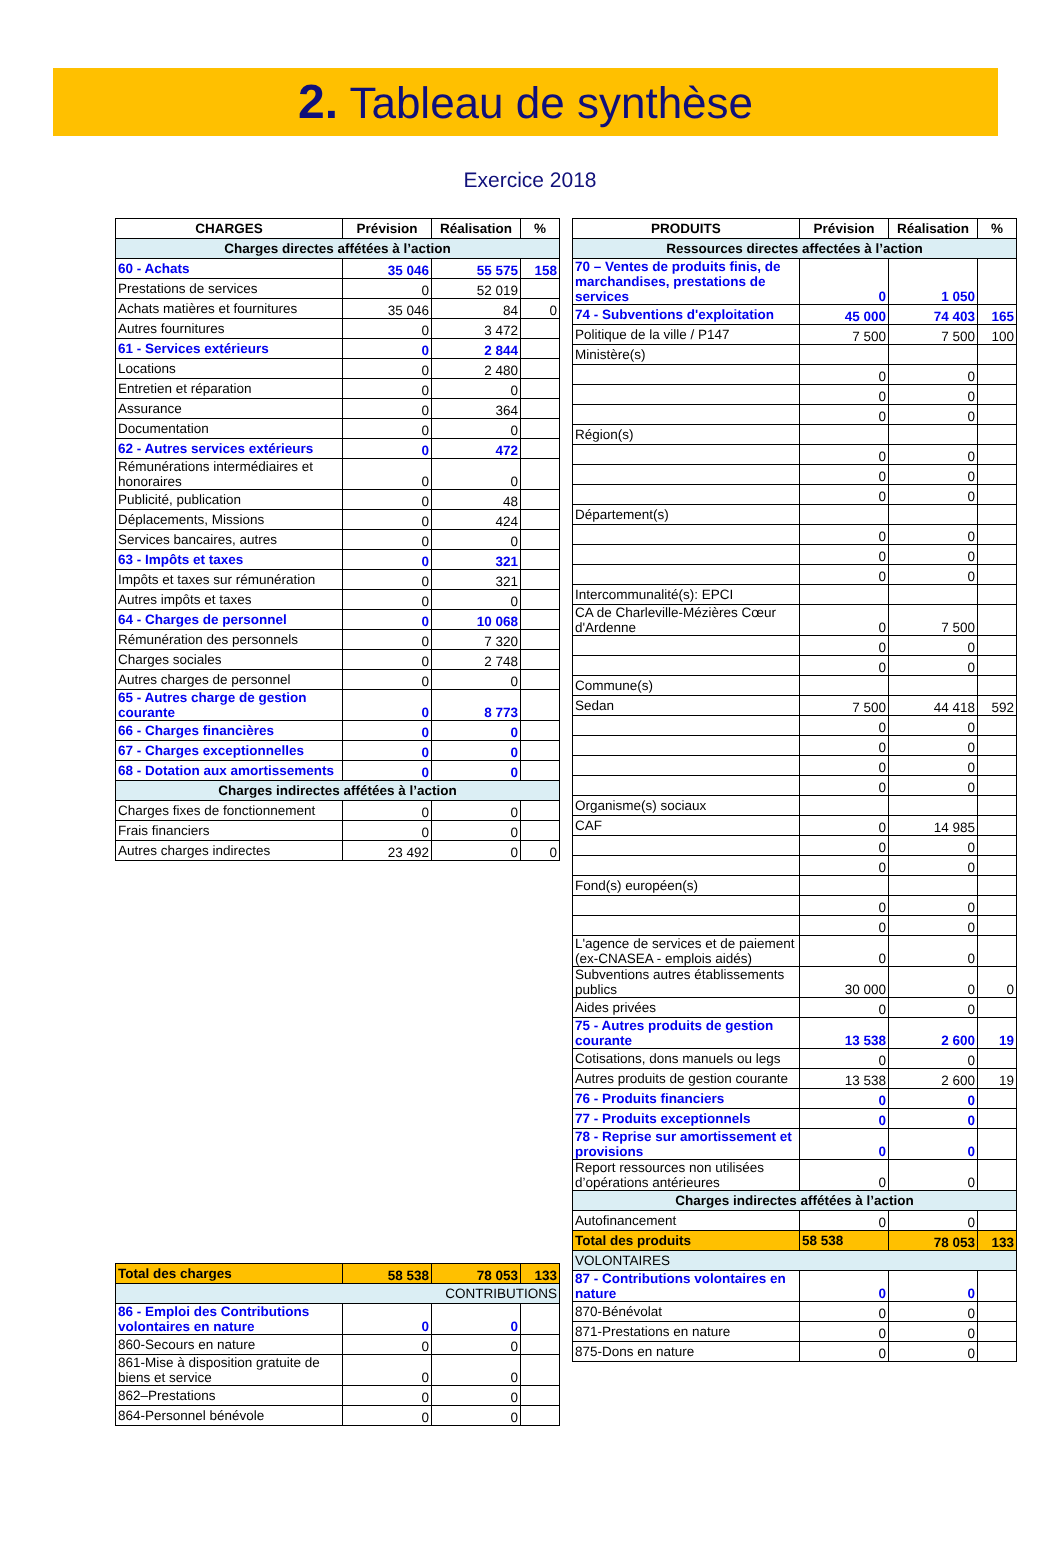2. Tableau de synthèse
Exercice 2018
| CHARGES | Prévision | Réalisation | % |
| --- | --- | --- | --- |
| Charges directes affétées à l’action | | | |
| 60 - Achats | 35 046 | 55 575 | 158 |
| Prestations de services | 0 | 52 019 | |
| Achats matières et fournitures | 35 046 | 84 | 0 |
| Autres fournitures | 0 | 3 472 | |
| 61 - Services extérieurs | 0 | 2 844 | |
| Locations | 0 | 2 480 | |
| Entretien et réparation | 0 | 0 | |
| Assurance | 0 | 364 | |
| Documentation | 0 | 0 | |
| 62 - Autres services extérieurs | 0 | 472 | |
| Rémunérations intermédiaires et honoraires | 0 | 0 | |
| Publicité, publication | 0 | 48 | |
| Déplacements, Missions | 0 | 424 | |
| Services bancaires, autres | 0 | 0 | |
| 63 - Impôts et taxes | 0 | 321 | |
| Impôts et taxes sur rémunération | 0 | 321 | |
| Autres impôts et taxes | 0 | 0 | |
| 64 - Charges de personnel | 0 | 10 068 | |
| Rémunération des personnels | 0 | 7 320 | |
| Charges sociales | 0 | 2 748 | |
| Autres charges de personnel | 0 | 0 | |
| 65 - Autres charge de gestion courante | 0 | 8 773 | |
| 66 - Charges financières | 0 | 0 | |
| 67 - Charges exceptionnelles | 0 | 0 | |
| 68 - Dotation aux amortissements | 0 | 0 | |
| Charges indirectes affétées à l’action | | | |
| Charges fixes de fonctionnement | 0 | 0 | |
| Frais financiers | 0 | 0 | |
| Autres charges indirectes | 23 492 | 0 | 0 |
| Total des charges | 58 538 | 78 053 | 133 |
| CONTRIBUTIONS | | | |
| 86 - Emploi des Contributions volontaires en nature | 0 | 0 | |
| 860-Secours en nature | 0 | 0 | |
| 861-Mise à disposition gratuite de biens et service | 0 | 0 | |
| 862–Prestations | 0 | 0 | |
| 864-Personnel bénévole | 0 | 0 | |
| PRODUITS | Prévision | Réalisation | % |
| --- | --- | --- | --- |
| Ressources directes affectées à l’action | | | |
| 70 – Ventes de produits finis, de marchandises, prestations de services | 0 | 1 050 | |
| 74 - Subventions d'exploitation | 45 000 | 74 403 | 165 |
| Politique de la ville / P147 | 7 500 | 7 500 | 100 |
| Ministère(s) | | | |
| | 0 | 0 | |
| | 0 | 0 | |
| | 0 | 0 | |
| Région(s) | | | |
| | 0 | 0 | |
| | 0 | 0 | |
| | 0 | 0 | |
| Département(s) | | | |
| | 0 | 0 | |
| | 0 | 0 | |
| | 0 | 0 | |
| Intercommunalité(s): EPCI | | | |
| CA de Charleville-Mézières Cœur d'Ardenne | 0 | 7 500 | |
| | 0 | 0 | |
| | 0 | 0 | |
| Commune(s) | | | |
| Sedan | 7 500 | 44 418 | 592 |
| | 0 | 0 | |
| | 0 | 0 | |
| | 0 | 0 | |
| | 0 | 0 | |
| Organisme(s) sociaux | | | |
| CAF | 0 | 14 985 | |
| | 0 | 0 | |
| | 0 | 0 | |
| Fond(s) européen(s) | | | |
| | 0 | 0 | |
| | 0 | 0 | |
| L'agence de services et de paiement (ex-CNASEA - emplois aidés) | 0 | 0 | |
| Subventions autres établissements publics | 30 000 | 0 | 0 |
| Aides privées | 0 | 0 | |
| 75 - Autres produits de gestion courante | 13 538 | 2 600 | 19 |
| Cotisations, dons manuels ou legs | 0 | 0 | |
| Autres produits de gestion courante | 13 538 | 2 600 | 19 |
| 76 - Produits financiers | 0 | 0 | |
| 77 - Produits exceptionnels | 0 | 0 | |
| 78 - Reprise sur amortissement et provisions | 0 | 0 | |
| Report ressources non utilisées d’opérations antérieures | 0 | 0 | |
| Charges indirectes affétées à l’action | | | |
| Autofinancement | 0 | 0 | |
| Total des produits | 58 538 | 78 053 | 133 |
| VOLONTAIRES | | | |
| 87 - Contributions volontaires en nature | 0 | 0 | |
| 870-Bénévolat | 0 | 0 | |
| 871-Prestations en nature | 0 | 0 | |
| 875-Dons en nature | 0 | 0 | |